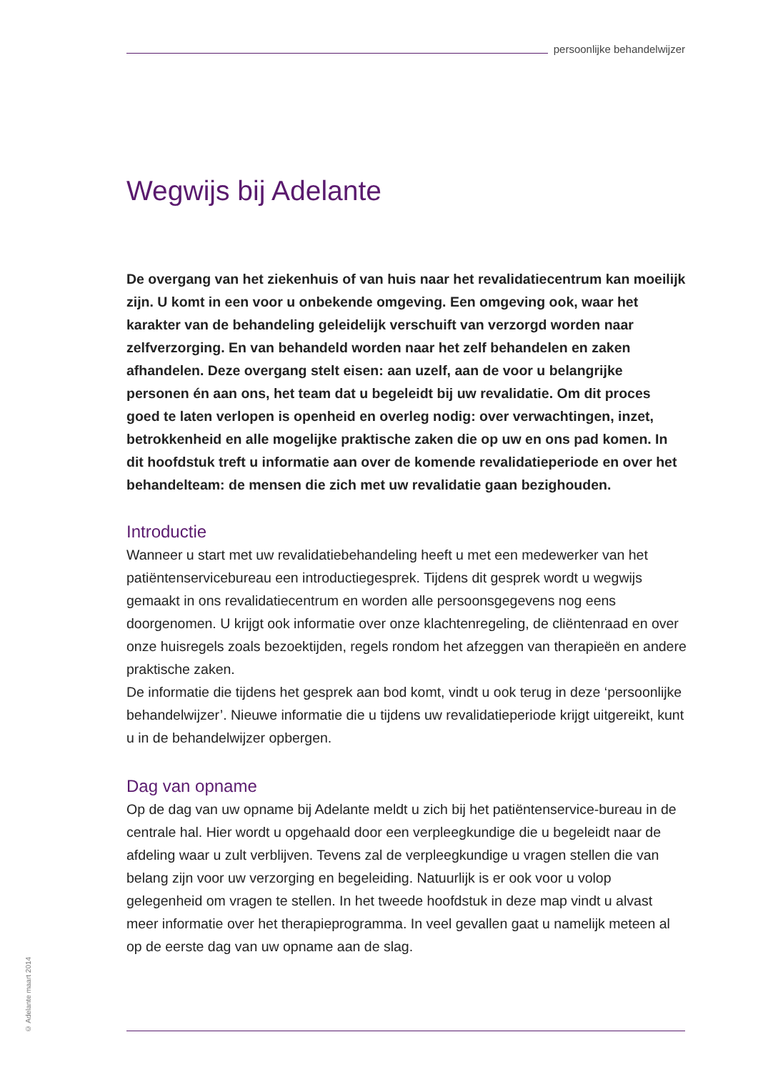persoonlijke behandelwijzer
Wegwijs bij Adelante
De overgang van het ziekenhuis of van huis naar het revalidatiecentrum kan moeilijk zijn. U komt in een voor u onbekende omgeving. Een omgeving ook, waar het karakter van de behandeling geleidelijk verschuift van verzorgd worden naar zelfverzorging. En van behandeld worden naar het zelf behandelen en zaken afhandelen. Deze overgang stelt eisen: aan uzelf, aan de voor u belangrijke personen én aan ons, het team dat u begeleidt bij uw revalidatie. Om dit proces goed te laten verlopen is openheid en overleg nodig: over verwachtingen, inzet, betrokkenheid en alle mogelijke praktische zaken die op uw en ons pad komen. In dit hoofdstuk treft u informatie aan over de komende revalidatieperiode en over het behandelteam: de mensen die zich met uw revalidatie gaan bezighouden.
Introductie
Wanneer u start met uw revalidatiebehandeling heeft u met een medewerker van het patiëntenservicebureau een introductiegesprek. Tijdens dit gesprek wordt u wegwijs gemaakt in ons revalidatiecentrum en worden alle persoonsgegevens nog eens doorgenomen. U krijgt ook informatie over onze klachtenregeling, de cliëntenraad en over onze huisregels zoals bezoektijden, regels rondom het afzeggen van therapieën en andere praktische zaken.
De informatie die tijdens het gesprek aan bod komt, vindt u ook terug in deze ‘persoonlijke behandelwijzer’. Nieuwe informatie die u tijdens uw revalidatieperiode krijgt uitgereikt, kunt u in de behandelwijzer opbergen.
Dag van opname
Op de dag van uw opname bij Adelante meldt u zich bij het patiëntenservice-bureau in de centrale hal. Hier wordt u opgehaald door een verpleegkundige die u begeleidt naar de afdeling waar u zult verblijven. Tevens zal de verpleegkundige u vragen stellen die van belang zijn voor uw verzorging en begeleiding. Natuurlijk is er ook voor u volop gelegenheid om vragen te stellen. In het tweede hoofdstuk in deze map vindt u alvast meer informatie over het therapieprogramma. In veel gevallen gaat u namelijk meteen al op de eerste dag van uw opname aan de slag.
© Adelante maart 2014